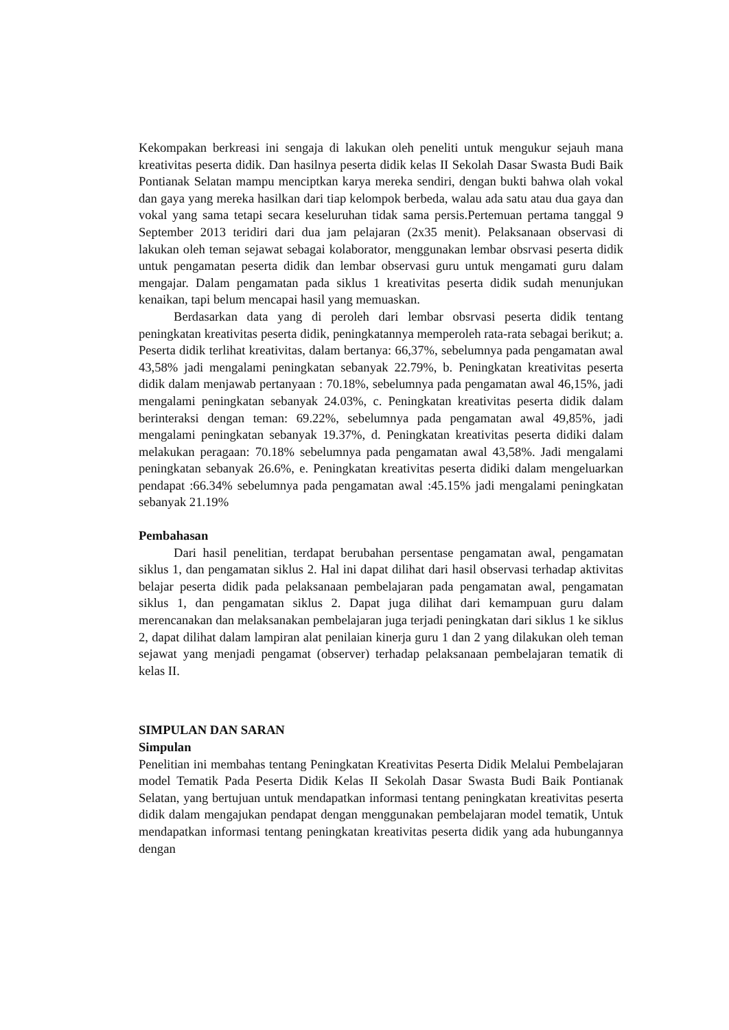Kekompakan berkreasi ini sengaja di lakukan oleh peneliti untuk mengukur sejauh mana kreativitas peserta didik. Dan hasilnya peserta didik kelas II Sekolah Dasar Swasta Budi Baik Pontianak Selatan mampu menciptkan karya mereka sendiri, dengan bukti bahwa olah vokal dan gaya yang mereka hasilkan dari tiap kelompok berbeda, walau ada satu atau dua gaya dan vokal yang sama tetapi secara keseluruhan tidak sama persis.Pertemuan pertama tanggal 9 September 2013 teridiri dari dua jam pelajaran (2x35 menit). Pelaksanaan observasi di lakukan oleh teman sejawat sebagai kolaborator, menggunakan lembar obsrvasi peserta didik untuk pengamatan peserta didik dan lembar observasi guru untuk mengamati guru dalam mengajar. Dalam pengamatan pada siklus 1 kreativitas peserta didik sudah menunjukan kenaikan, tapi belum mencapai hasil yang memuaskan.
Berdasarkan data yang di peroleh dari lembar obsrvasi peserta didik tentang peningkatan kreativitas peserta didik, peningkatannya memperoleh rata-rata sebagai berikut; a. Peserta didik terlihat kreativitas, dalam bertanya: 66,37%, sebelumnya pada pengamatan awal 43,58% jadi mengalami peningkatan sebanyak 22.79%, b. Peningkatan kreativitas peserta didik dalam menjawab pertanyaan : 70.18%, sebelumnya pada pengamatan awal 46,15%, jadi mengalami peningkatan sebanyak 24.03%, c. Peningkatan kreativitas peserta didik dalam berinteraksi dengan teman: 69.22%, sebelumnya pada pengamatan awal 49,85%, jadi mengalami peningkatan sebanyak 19.37%, d. Peningkatan kreativitas peserta didiki dalam melakukan peragaan: 70.18% sebelumnya pada pengamatan awal 43,58%. Jadi mengalami peningkatan sebanyak 26.6%, e. Peningkatan kreativitas peserta didiki dalam mengeluarkan pendapat :66.34% sebelumnya pada pengamatan awal :45.15% jadi mengalami peningkatan sebanyak 21.19%
Pembahasan
Dari hasil penelitian, terdapat berubahan persentase pengamatan awal, pengamatan siklus 1, dan pengamatan siklus 2. Hal ini dapat dilihat dari hasil observasi terhadap aktivitas belajar peserta didik pada pelaksanaan pembelajaran pada pengamatan awal, pengamatan siklus 1, dan pengamatan siklus 2. Dapat juga dilihat dari kemampuan guru dalam merencanakan dan melaksanakan pembelajaran juga terjadi peningkatan dari siklus 1 ke siklus 2, dapat dilihat dalam lampiran alat penilaian kinerja guru 1 dan 2 yang dilakukan oleh teman sejawat yang menjadi pengamat (observer) terhadap pelaksanaan pembelajaran tematik di kelas II.
SIMPULAN DAN SARAN
Simpulan
Penelitian ini membahas tentang Peningkatan Kreativitas Peserta Didik Melalui Pembelajaran model Tematik Pada Peserta Didik Kelas II Sekolah Dasar Swasta Budi Baik Pontianak Selatan, yang bertujuan untuk mendapatkan informasi tentang peningkatan kreativitas peserta didik dalam mengajukan pendapat dengan menggunakan pembelajaran model tematik, Untuk mendapatkan informasi tentang peningkatan kreativitas peserta didik yang ada hubungannya dengan